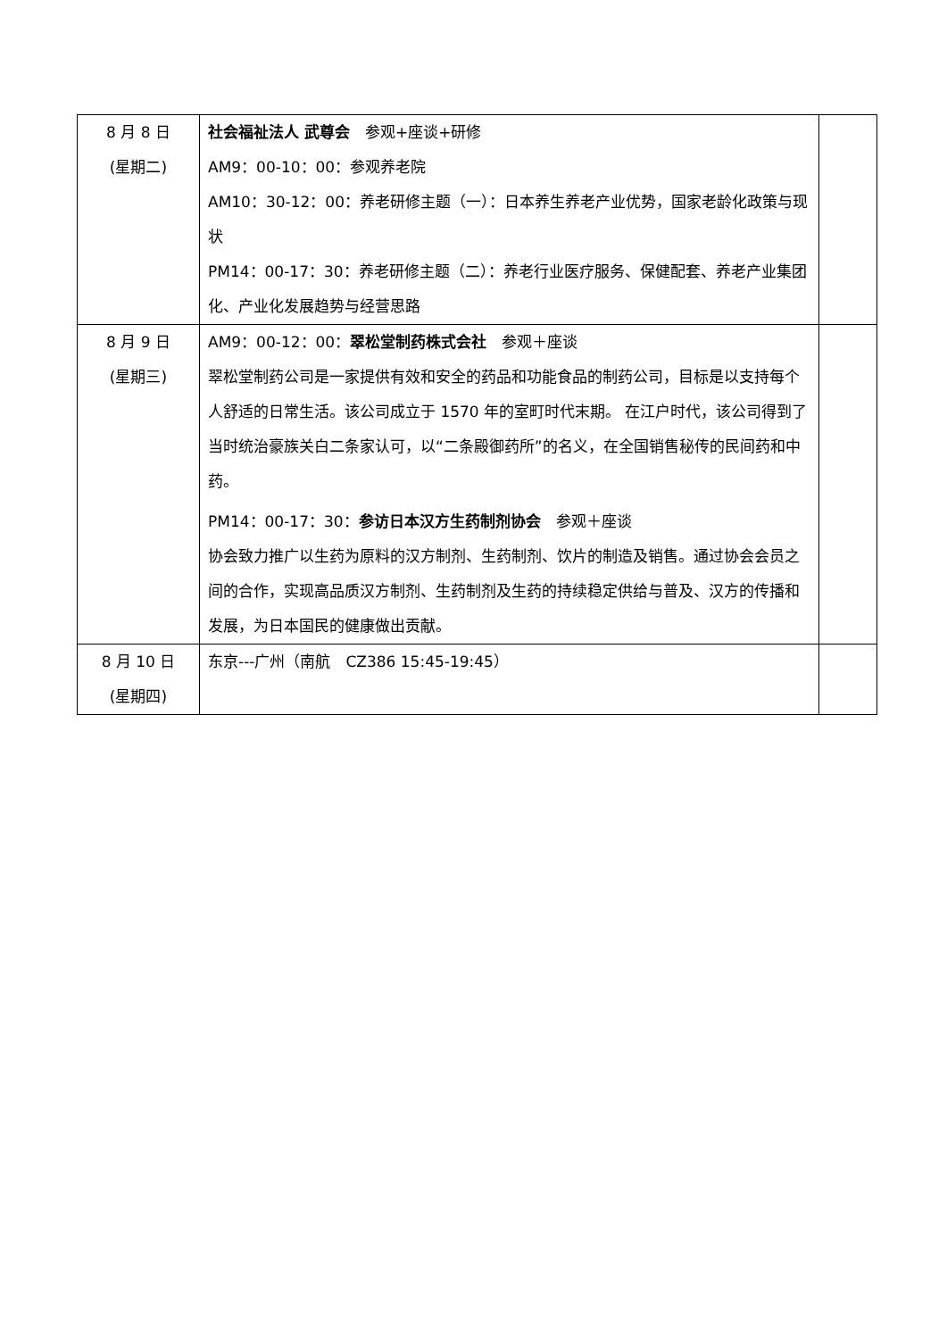| 8 月 8 日 (星期二) | 社会福祉法人 武尊会 参观+座谈+研修 AM9：00-10：00：参观养老院 AM10：30-12：00：养老研修主题（一）：日本养生养老产业优势，国家老龄化政策与现状 PM14：00-17：30：养老研修主题（二）：养老行业医疗服务、保健配套、养老产业集团化、产业化发展趋势与经营思路 | |
| 8 月 9 日 (星期三) | AM9：00-12：00： 翠松堂制药株式会社 参观＋座谈 翠松堂制药公司是一家提供有效和安全的药品和功能食品的制药公司，目标是以支持每个人舒适的日常生活。该公司成立于 1570 年的室町时代末期。 在江户时代，该公司得到了当时统治豪族关白二条家认可，以“二条殿御药所”的名义，在全国销售秘传的民间药和中药。 PM14：00-17：30： 参访日本汉方生药制剂协会 参观＋座谈 协会致力推广以生药为原料的汉方制剂、生药制剂、饮片的制造及销售。通过协会会员之间的合作，实现高品质汉方制剂、生药制剂及生药的持续稳定供给与普及、汉方的传播和发展，为日本国民的健康做出贡献。 | |
| 8 月 10 日 (星期四) | 东京---广州（南航 CZ386 15:45-19:45） | |